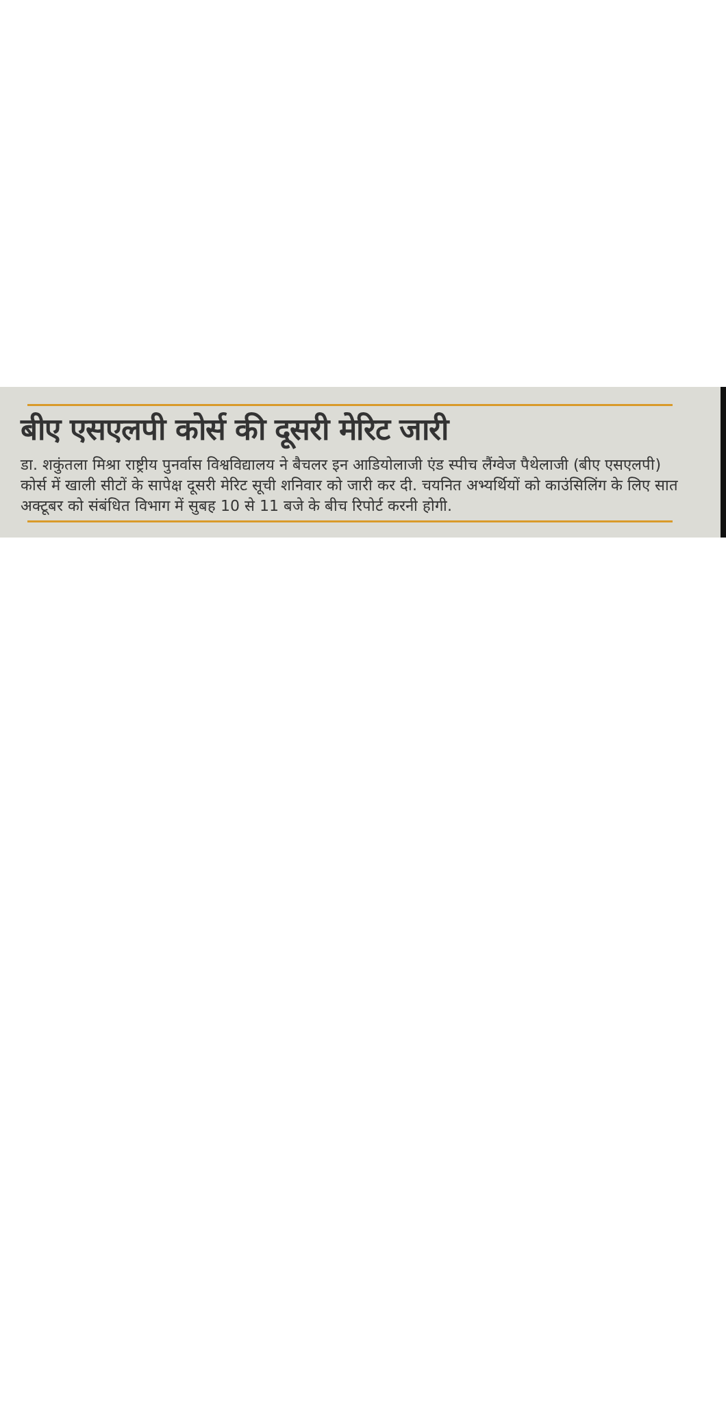बीए एसएलपी कोर्स की दूसरी मेरिट जारी
डा. शकुंतला मिश्रा राष्ट्रीय पुनर्वास विश्वविद्यालय ने बैचलर इन आडियोलाजी एंड स्पीच लैंग्वेज पैथेलाजी (बीए एसएलपी) कोर्स में खाली सीटों के सापेक्ष दूसरी मेरिट सूची शनिवार को जारी कर दी. चयनित अभ्यर्थियों को काउंसिलिंग के लिए सात अक्टूबर को संबंधित विभाग में सुबह 10 से 11 बजे के बीच रिपोर्ट करनी होगी.